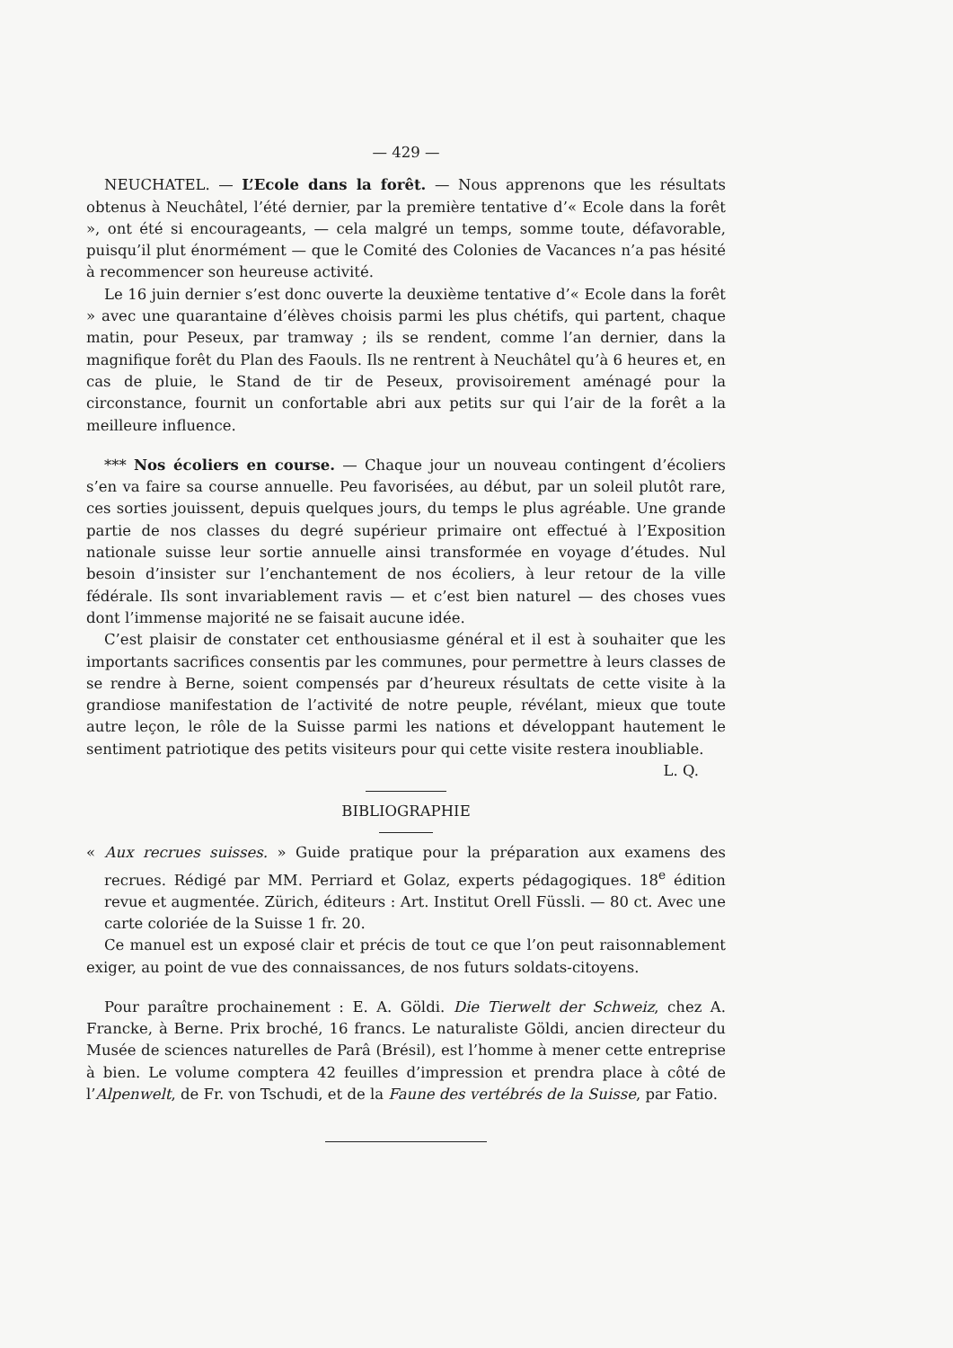— 429 —
NEUCHATEL. — L’Ecole dans la forêt. — Nous apprenons que les résultats obtenus à Neuchâtel, l’été dernier, par la première tentative d’« Ecole dans la forêt », ont été si encourageants, — cela malgré un temps, somme toute, défavorable, puisqu’il plut énormément — que le Comité des Colonies de Vacances n’a pas hésité à recommencer son heureuse activité.
Le 16 juin dernier s’est donc ouverte la deuxième tentative d’« Ecole dans la forêt » avec une quarantaine d’élèves choisis parmi les plus chétifs, qui partent, chaque matin, pour Peseux, par tramway ; ils se rendent, comme l’an dernier, dans la magnifique forêt du Plan des Faouls. Ils ne rentrent à Neuchâtel qu’à 6 heures et, en cas de pluie, le Stand de tir de Peseux, provisoirement aménagé pour la circonstance, fournit un confortable abri aux petits sur qui l’air de la forêt a la meilleure influence.
*** Nos écoliers en course. — Chaque jour un nouveau contingent d’écoliers s’en va faire sa course annuelle. Peu favorisées, au début, par un soleil plutôt rare, ces sorties jouissent, depuis quelques jours, du temps le plus agréable. Une grande partie de nos classes du degré supérieur primaire ont effectué à l’Exposition nationale suisse leur sortie annuelle ainsi transformée en voyage d’études. Nul besoin d’insister sur l’enchantement de nos écoliers, à leur retour de la ville fédérale. Ils sont invariablement ravis — et c’est bien naturel — des choses vues dont l’immense majorité ne se faisait aucune idée.
C’est plaisir de constater cet enthousiasme général et il est à souhaiter que les importants sacrifices consentis par les communes, pour permettre à leurs classes de se rendre à Berne, soient compensés par d’heureux résultats de cette visite à la grandiose manifestation de l’activité de notre peuple, révélant, mieux que toute autre leçon, le rôle de la Suisse parmi les nations et développant hautement le sentiment patriotique des petits visiteurs pour qui cette visite restera inoubliable.
L. Q.
BIBLIOGRAPHIE
« Aux recrues suisses. » Guide pratique pour la préparation aux examens des recrues. Rédigé par MM. Perriard et Golaz, experts pédagogiques. 18<sup>e</sup> édition revue et augmentée. Zürich, éditeurs : Art. Institut Orell Füssli. — 80 ct. Avec une carte coloriée de la Suisse 1 fr. 20.
Ce manuel est un exposé clair et précis de tout ce que l’on peut raisonnablement exiger, au point de vue des connaissances, de nos futurs soldats-citoyens.
Pour paraître prochainement : E. A. Göldi. Die Tierwelt der Schweiz, chez A. Francke, à Berne. Prix broché, 16 francs. Le naturaliste Göldi, ancien directeur du Musée de sciences naturelles de Parâ (Brésil), est l’homme à mener cette entreprise à bien. Le volume comptera 42 feuilles d’impression et prendra place à côté de l’Alpenwelt, de Fr. von Tschudi, et de la Faune des vertébrés de la Suisse, par Fatio.